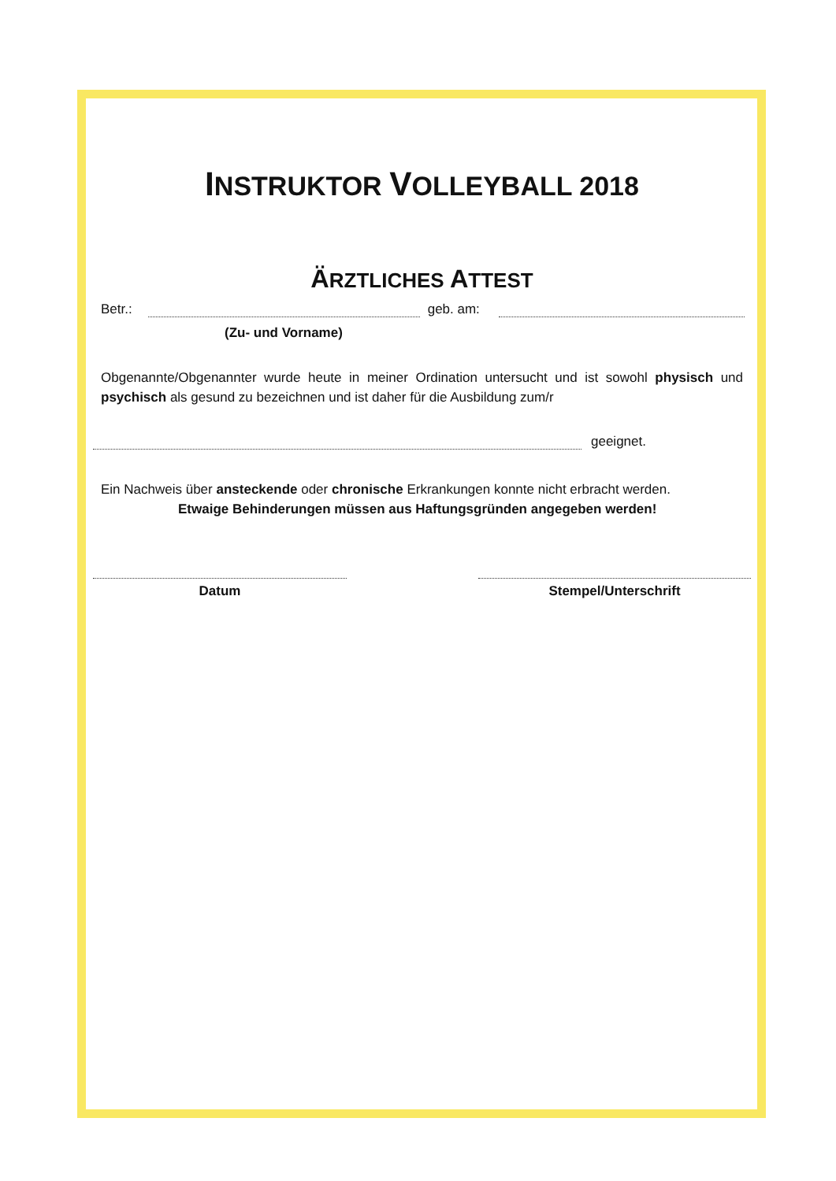INSTRUKTOR VOLLEYBALL 2018
ÄRZTLICHES ATTEST
Betr.: geb. am:
(Zu- und Vorname)
Obgenannte/Obgenannter wurde heute in meiner Ordination untersucht und ist sowohl physisch und psychisch als gesund zu bezeichnen und ist daher für die Ausbildung zum/r
geeignet.
Ein Nachweis über ansteckende oder chronische Erkrankungen konnte nicht erbracht werden.
Etwaige Behinderungen müssen aus Haftungsgründen angegeben werden!
Datum Stempel/Unterschrift